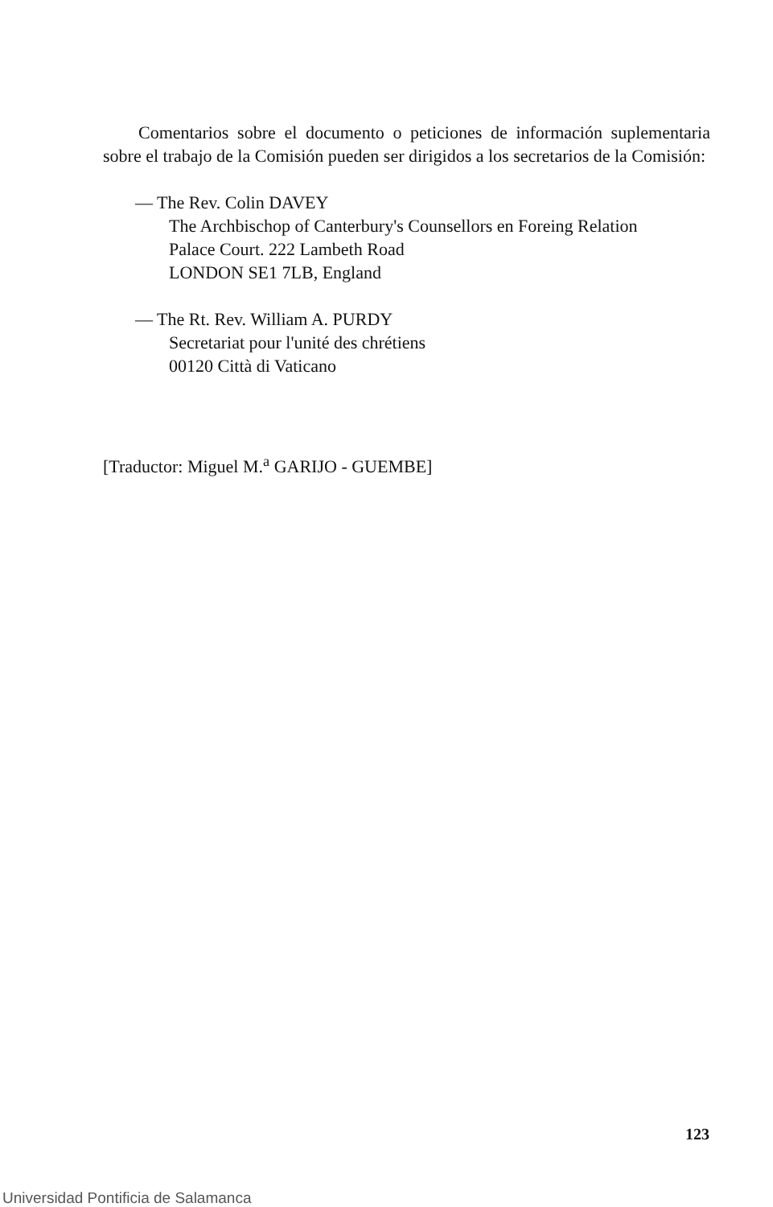Comentarios sobre el documento o peticiones de información suplementaria sobre el trabajo de la Comisión pueden ser dirigidos a los secretarios de la Comisión:
— The Rev. Colin DAVEY
The Archbischop of Canterbury's Counsellors en Foreing Relation
Palace Court. 222 Lambeth Road
LONDON SE1 7LB, England
— The Rt. Rev. William A. PURDY
Secretariat pour l'unité des chrétiens
00120 Città di Vaticano
[Traductor: Miguel M.<sup>a</sup> GARIJO - GUEMBE]
123
Universidad Pontificia de Salamanca